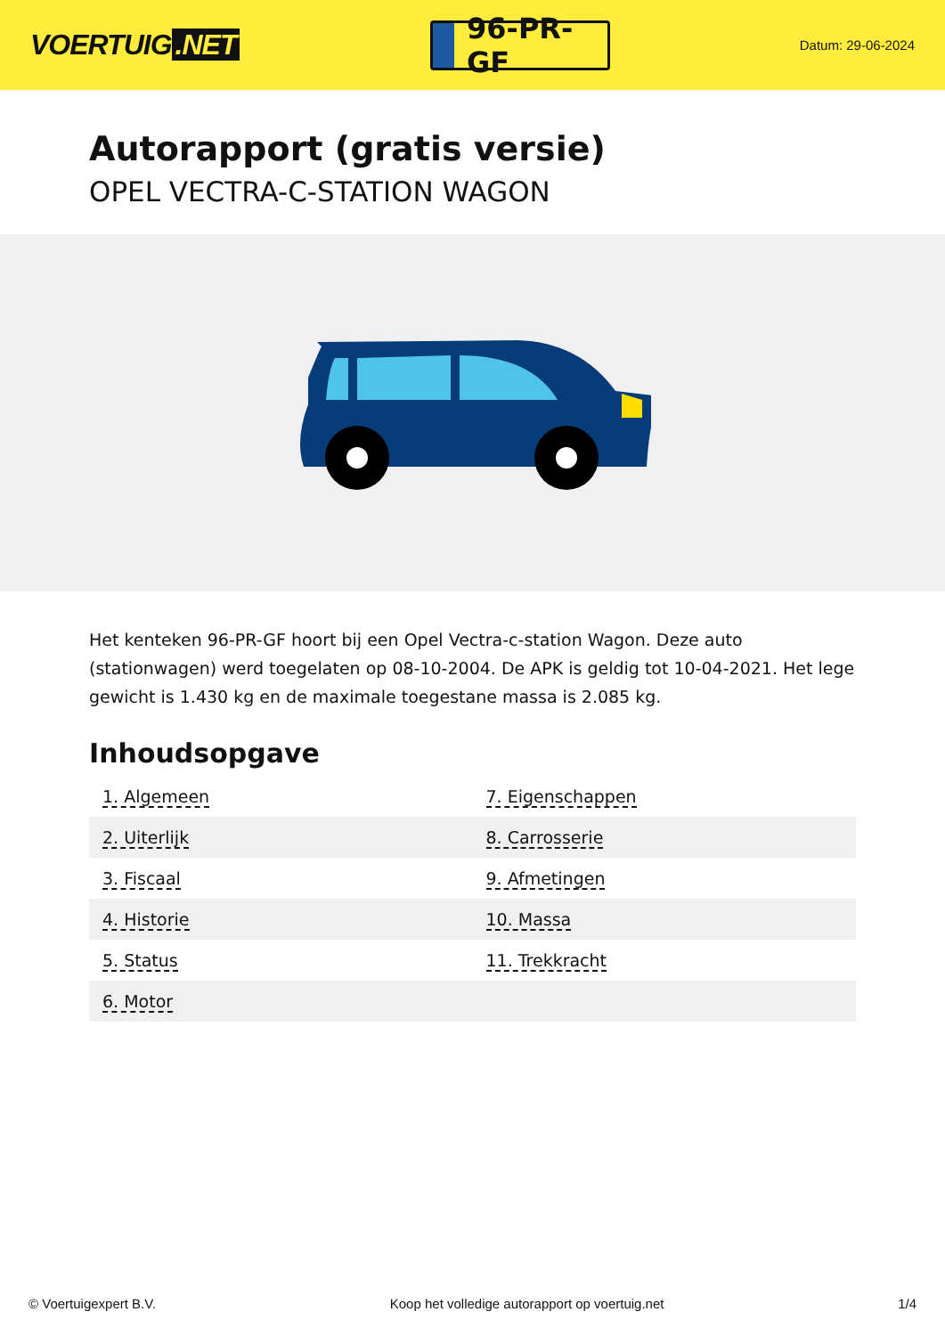VOERTUIG.NET
96-PR-GF
Datum: 29-06-2024
Autorapport (gratis versie)
OPEL VECTRA-C-STATION WAGON
Het kenteken 96-PR-GF hoort bij een Opel Vectra-c-station Wagon. Deze auto (stationwagen) werd toegelaten op 08-10-2004. De APK is geldig tot 10-04-2021. Het lege gewicht is 1.430 kg en de maximale toegestane massa is 2.085 kg.
Inhoudsopgave
| 1. Algemeen | 7. Eigenschappen |
| 2. Uiterlijk | 8. Carrosserie |
| 3. Fiscaal | 9. Afmetingen |
| 4. Historie | 10. Massa |
| 5. Status | 11. Trekkracht |
| 6. Motor | |
© Voertuigexpert B.V. Koop het volledige autorapport op voertuig.net 1/4